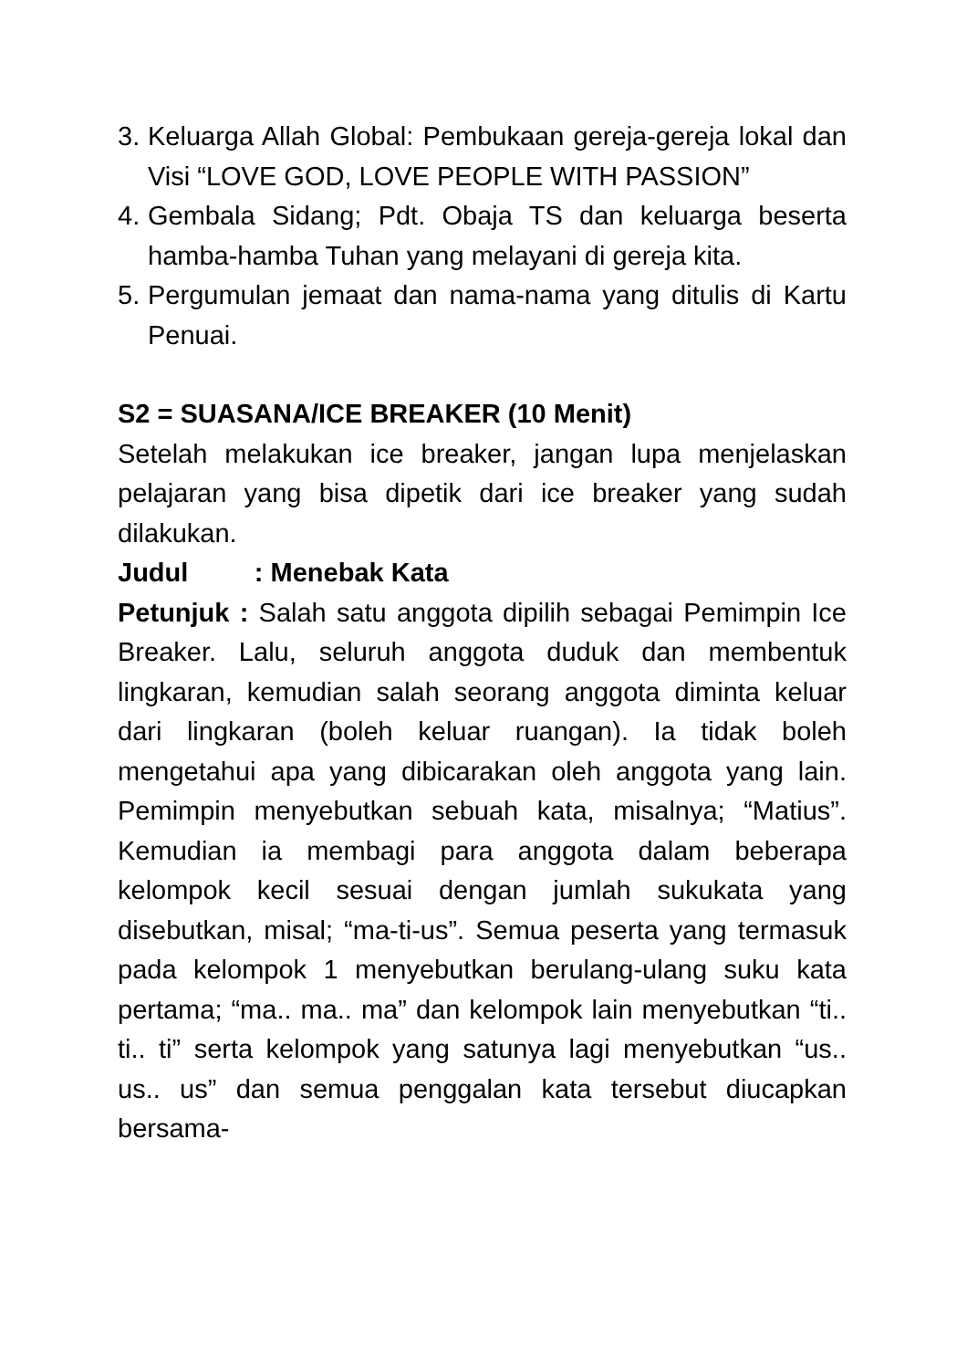3. Keluarga Allah Global: Pembukaan gereja-gereja lokal dan Visi “LOVE GOD, LOVE PEOPLE WITH PASSION”
4. Gembala Sidang; Pdt. Obaja TS dan keluarga beserta hamba-hamba Tuhan yang melayani di gereja kita.
5. Pergumulan jemaat dan nama-nama yang ditulis di Kartu Penuai.
S2 = SUASANA/ICE BREAKER (10 Menit)
Setelah melakukan ice breaker, jangan lupa menjelaskan pelajaran yang bisa dipetik dari ice breaker yang sudah dilakukan.
Judul : Menebak Kata
Petunjuk : Salah satu anggota dipilih sebagai Pemimpin Ice Breaker. Lalu, seluruh anggota duduk dan membentuk lingkaran, kemudian salah seorang anggota diminta keluar dari lingkaran (boleh keluar ruangan). Ia tidak boleh mengetahui apa yang dibicarakan oleh anggota yang lain. Pemimpin menyebutkan sebuah kata, misalnya; “Matius”. Kemudian ia membagi para anggota dalam beberapa kelompok kecil sesuai dengan jumlah sukukata yang disebutkan, misal; “ma-ti-us”. Semua peserta yang termasuk pada kelompok 1 menyebutkan berulang-ulang suku kata pertama; “ma.. ma.. ma” dan kelompok lain menyebutkan “ti.. ti.. ti” serta kelompok yang satunya lagi menyebutkan “us.. us.. us” dan semua penggalan kata tersebut diucapkan bersama-